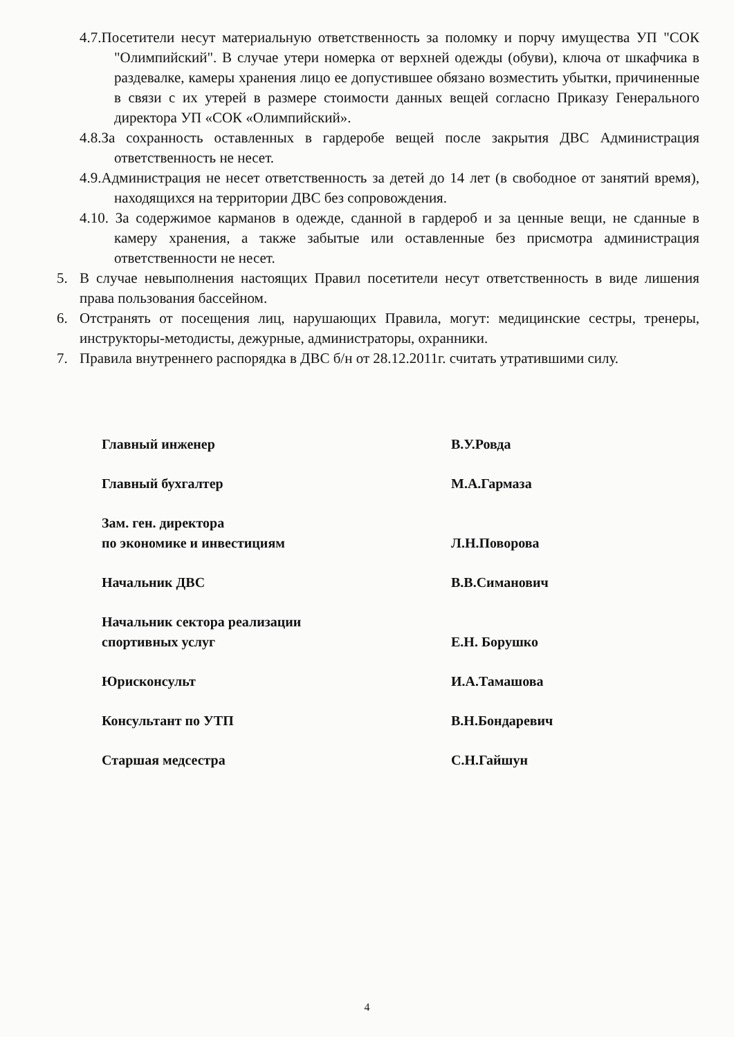4.7.Посетители несут материальную ответственность за поломку и порчу имущества УП "СОК "Олимпийский". В случае утери номерка от верхней одежды (обуви), ключа от шкафчика в раздевалке, камеры хранения лицо ее допустившее обязано возместить убытки, причиненные в связи с их утерей в размере стоимости данных вещей согласно Приказу Генерального директора УП «СОК «Олимпийский».
4.8.За сохранность оставленных в гардеробе вещей после закрытия ДВС Администрация ответственность не несет.
4.9.Администрация не несет ответственность за детей до 14 лет (в свободное от занятий время), находящихся на территории ДВС без сопровождения.
4.10. За содержимое карманов в одежде, сданной в гардероб и за ценные вещи, не сданные в камеру хранения, а также забытые или оставленные без присмотра администрация ответственности не несет.
5. В случае невыполнения настоящих Правил посетители несут ответственность в виде лишения права пользования бассейном.
6. Отстранять от посещения лиц, нарушающих Правила, могут: медицинские сестры, тренеры, инструкторы-методисты, дежурные, администраторы, охранники.
7. Правила внутреннего распорядка в ДВС б/н от 28.12.2011г. считать утратившими силу.
Главный инженер В.У.Ровда
Главный бухгалтер М.А.Гармаза
Зам. ген. директора
по экономике и инвестициям Л.Н.Поворова
Начальник ДВС В.В.Симанович
Начальник сектора реализации
спортивных услуг Е.Н. Борушко
Юрисконсульт И.А.Тамашова
Консультант по УТП В.Н.Бондаревич
Старшая медсестра С.Н.Гайшун
4